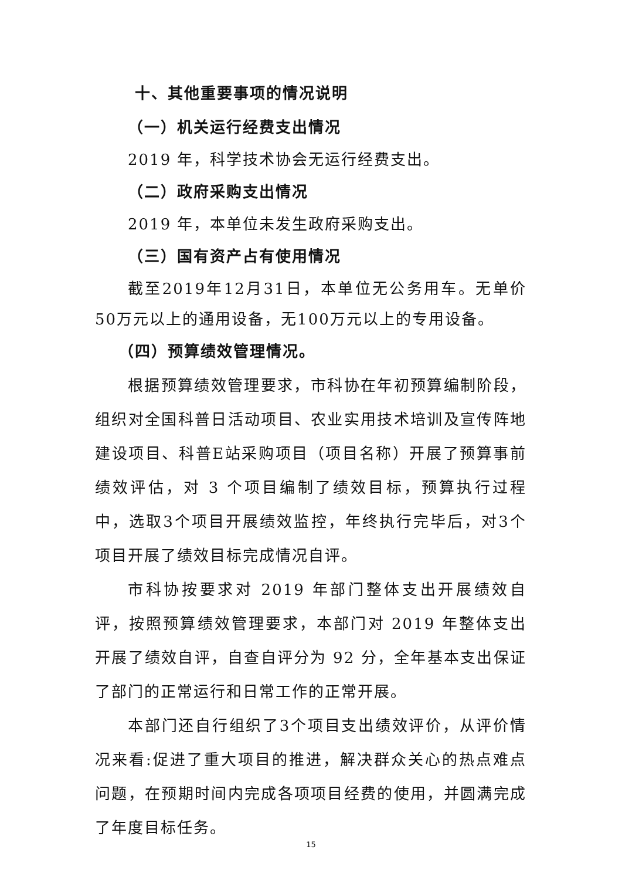十、其他重要事项的情况说明
（一）机关运行经费支出情况
2019 年，科学技术协会无运行经费支出。
（二）政府采购支出情况
2019 年，本单位未发生政府采购支出。
（三）国有资产占有使用情况
截至2019年12月31日，本单位无公务用车。无单价50万元以上的通用设备，无100万元以上的专用设备。
（四）预算绩效管理情况。
根据预算绩效管理要求，市科协在年初预算编制阶段，组织对全国科普日活动项目、农业实用技术培训及宣传阵地建设项目、科普E站采购项目（项目名称）开展了预算事前绩效评估，对 3 个项目编制了绩效目标，预算执行过程中，选取3个项目开展绩效监控，年终执行完毕后，对3个项目开展了绩效目标完成情况自评。
市科协按要求对 2019 年部门整体支出开展绩效自评，按照预算绩效管理要求，本部门对 2019 年整体支出开展了绩效自评，自查自评分为 92 分，全年基本支出保证了部门的正常运行和日常工作的正常开展。
本部门还自行组织了3个项目支出绩效评价，从评价情况来看:促进了重大项目的推进，解决群众关心的热点难点问题，在预期时间内完成各项项目经费的使用，并圆满完成了年度目标任务。
15